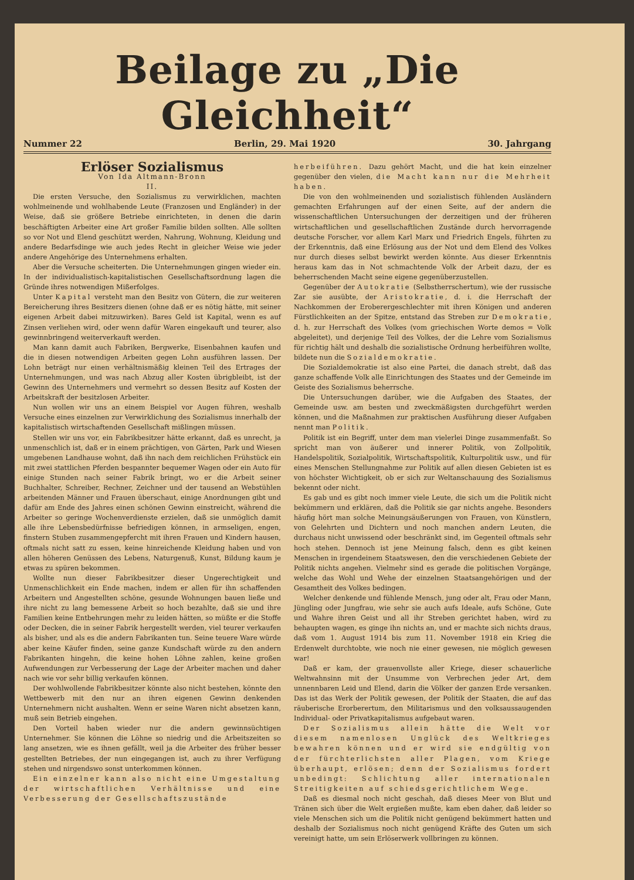Beilage zu „Die Gleichheit“
Nummer 22 Berlin, 29. Mai 1920 30. Jahrgang
Erlöser Sozialismus
Von Ida Altmann-Bronn
II.
Die ersten Versuche, den Sozialismus zu verwirklichen, machten wohlmeinende und wohlhabende Leute (Franzosen und Engländer) in der Weise, daß sie größere Betriebe einrichteten, in denen die darin beschäftigten Arbeiter eine Art großer Familie bilden sollten. Alle sollten so vor Not und Elend geschützt werden, Nahrung, Wohnung, Kleidung und andere Bedarfsdinge wie auch jedes Recht in gleicher Weise wie jeder andere Angehörige des Unternehmens erhalten.
Aber die Versuche scheiterten. Die Unternehmungen gingen wieder ein. In der individualistisch-kapitalistischen Gesellschaftsordnung lagen die Gründe ihres notwendigen Mißerfolges.
Unter Kapital versteht man den Besitz von Gütern, die zur weiteren Bereicherung ihres Besitzers dienen (ohne daß er es nötig hätte, mit seiner eigenen Arbeit dabei mitzuwirken). Bares Geld ist Kapital, wenn es auf Zinsen verliehen wird, oder wenn dafür Waren eingekauft und teurer, also gewinnbringend weiterverkauft werden.
Man kann damit auch Fabriken, Bergwerke, Eisenbahnen kaufen und die in diesen notwendigen Arbeiten gegen Lohn ausführen lassen. Der Lohn beträgt nur einen verhältnismäßig kleinen Teil des Ertrages der Unternehmungen, und was nach Abzug aller Kosten übrigbleibt, ist der Gewinn des Unternehmers und vermehrt so dessen Besitz auf Kosten der Arbeitskraft der besitzlosen Arbeiter.
Nun wollen wir uns an einem Beispiel vor Augen führen, weshalb Versuche eines einzelnen zur Verwirklichung des Sozialismus innerhalb der kapitalistisch wirtschaftenden Gesellschaft mißlingen müssen.
Stellen wir uns vor, ein Fabrikbesitzer hätte erkannt, daß es unrecht, ja unmenschlich ist, daß er in einem prächtigen, von Gärten, Park und Wiesen umgebenen Landhause wohnt, daß ihn nach dem reichlichen Frühstück ein mit zwei stattlichen Pferden bespannter bequemer Wagen oder ein Auto für einige Stunden nach seiner Fabrik bringt, wo er die Arbeit seiner Buchhalter, Schreiber, Rechner, Zeichner und der tausend an Webstühlen arbeitenden Männer und Frauen überschaut, einige Anordnungen gibt und dafür am Ende des Jahres einen schönen Gewinn einstreicht, während die Arbeiter so geringe Wochenverdienste erzielen, daß sie unmöglich damit alle ihre Lebensbedürfnisse befriedigen können, in armseligen, engen, finstern Stuben zusammengepfercht mit ihren Frauen und Kindern hausen, oftmals nicht satt zu essen, keine hinreichende Kleidung haben und von allen höheren Genüssen des Lebens, Naturgenuß, Kunst, Bildung kaum je etwas zu spüren bekommen.
Wollte nun dieser Fabrikbesitzer dieser Ungerechtigkeit und Unmenschlichkeit ein Ende machen, indem er allen für ihn schaffenden Arbeitern und Angestellten schöne, gesunde Wohnungen bauen ließe und ihre nicht zu lang bemessene Arbeit so hoch bezahlte, daß sie und ihre Familien keine Entbehrungen mehr zu leiden hätten, so müßte er die Stoffe oder Decken, die in seiner Fabrik hergestellt werden, viel teurer verkaufen als bisher, und als es die andern Fabrikanten tun. Seine teuere Ware würde aber keine Käufer finden, seine ganze Kundschaft würde zu den andern Fabrikanten hingehn, die keine hohen Löhne zahlen, keine großen Aufwendungen zur Verbesserung der Lage der Arbeiter machen und daher nach wie vor sehr billig verkaufen können.
Der wohlwollende Fabrikbesitzer könnte also nicht bestehen, könnte den Wettbewerb mit den nur an ihren eigenen Gewinn denkenden Unternehmern nicht aushalten. Wenn er seine Waren nicht absetzen kann, muß sein Betrieb eingehen.
Den Vorteil haben wieder nur die andern gewinnsüchtigen Unternehmer. Sie können die Löhne so niedrig und die Arbeitszeiten so lang ansetzen, wie es ihnen gefällt, weil ja die Arbeiter des früher besser gestellten Betriebes, der nun eingegangen ist, auch zu ihrer Verfügung stehen und nirgendswo sonst unterkommen können.
Ein einzelner kann also nicht eine Umgestaltung der wirtschaftlichen Verhältnisse und eine Verbesserung der Gesellschaftszustände
herbeiführen. Dazu gehört Macht, und die hat kein einzelner gegenüber den vielen, die Macht kann nur die Mehrheit haben.
Die von den wohlmeinenden und sozialistisch fühlenden Ausländern gemachten Erfahrungen auf der einen Seite, auf der andern die wissenschaftlichen Untersuchungen der derzeitigen und der früheren wirtschaftlichen und gesellschaftlichen Zustände durch hervorragende deutsche Forscher, vor allem Karl Marx und Friedrich Engels, führten zu der Erkenntnis, daß eine Erlösung aus der Not und dem Elend des Volkes nur durch dieses selbst bewirkt werden könnte. Aus dieser Erkenntnis heraus kam das in Not schmachtende Volk der Arbeit dazu, der es beherrschenden Macht seine eigene gegenüberzustellen.
Gegenüber der Autokratie (Selbstherrschertum), wie der russische Zar sie ausübte, der Aristokratie, d. i. die Herrschaft der Nachkommen der Eroberergeschlechter mit ihren Königen und anderen Fürstlichkeiten an der Spitze, entstand das Streben zur Demokratie, d. h. zur Herrschaft des Volkes (vom griechischen Worte demos = Volk abgeleitet), und derjenige Teil des Volkes, der die Lehre vom Sozialismus für richtig hält und deshalb die sozialistische Ordnung herbeiführen wollte, bildete nun die Sozialdemokratie.
Die Sozialdemokratie ist also eine Partei, die danach strebt, daß das ganze schaffende Volk alle Einrichtungen des Staates und der Gemeinde im Geiste des Sozialismus beherrsche.
Die Untersuchungen darüber, wie die Aufgaben des Staates, der Gemeinde usw. am besten und zweckmäßigsten durchgeführt werden können, und die Maßnahmen zur praktischen Ausführung dieser Aufgaben nennt man Politik.
Politik ist ein Begriff, unter dem man vielerlei Dinge zusammenfaßt. So spricht man von äußerer und innerer Politik, von Zollpolitik, Handelspolitik, Sozialpolitik, Wirtschaftspolitik, Kulturpolitik usw., und für eines Menschen Stellungnahme zur Politik auf allen diesen Gebieten ist es von höchster Wichtigkeit, ob er sich zur Weltanschauung des Sozialismus bekennt oder nicht.
Es gab und es gibt noch immer viele Leute, die sich um die Politik nicht bekümmern und erklären, daß die Politik sie gar nichts angehe. Besonders häufig hört man solche Meinungsäußerungen von Frauen, von Künstlern, von Gelehrten und Dichtern und noch manchen andern Leuten, die durchaus nicht unwissend oder beschränkt sind, im Gegenteil oftmals sehr hoch stehen. Dennoch ist jene Meinung falsch, denn es gibt keinen Menschen in irgendeinem Staatswesen, den die verschiedenen Gebiete der Politik nichts angehen. Vielmehr sind es gerade die politischen Vorgänge, welche das Wohl und Wehe der einzelnen Staatsangehörigen und der Gesamtheit des Volkes bedingen.
Welcher denkende und fühlende Mensch, jung oder alt, Frau oder Mann, Jüngling oder Jungfrau, wie sehr sie auch aufs Ideale, aufs Schöne, Gute und Wahre ihren Geist und all ihr Streben gerichtet haben, wird zu behaupten wagen, es ginge ihn nichts an, und er machte sich nichts draus, daß vom 1. August 1914 bis zum 11. November 1918 ein Krieg die Erdenwelt durchtobte, wie noch nie einer gewesen, nie möglich gewesen war!
Daß er kam, der grauenvollste aller Kriege, dieser schauerliche Weltwahnsinn mit der Unsumme von Verbrechen jeder Art, dem unnennbaren Leid und Elend, darin die Völker der ganzen Erde versanken. Das ist das Werk der Politik gewesen, der Politik der Staaten, die auf das räuberische Erorberertum, den Militarismus und den volksaussaugenden Individual- oder Privatkapitalismus aufgebaut waren.
Der Sozialismus allein hätte die Welt vor diesem namenlosen Unglück des Weltkrieges bewahren können und er wird sie endgültig von der fürchterlichsten aller Plagen, vom Kriege überhaupt, erlösen; denn der Sozialismus fordert unbedingt: Schlichtung aller internationalen Streitigkeiten auf schiedsgerichtlichem Wege.
Daß es diesmal noch nicht geschah, daß dieses Meer von Blut und Tränen sich über die Welt ergießen mußte, kam eben daher, daß leider so viele Menschen sich um die Politik nicht genügend bekümmert hatten und deshalb der Sozialismus noch nicht genügend Kräfte des Guten um sich vereinigt hatte, um sein Erlöserwerk vollbringen zu können.